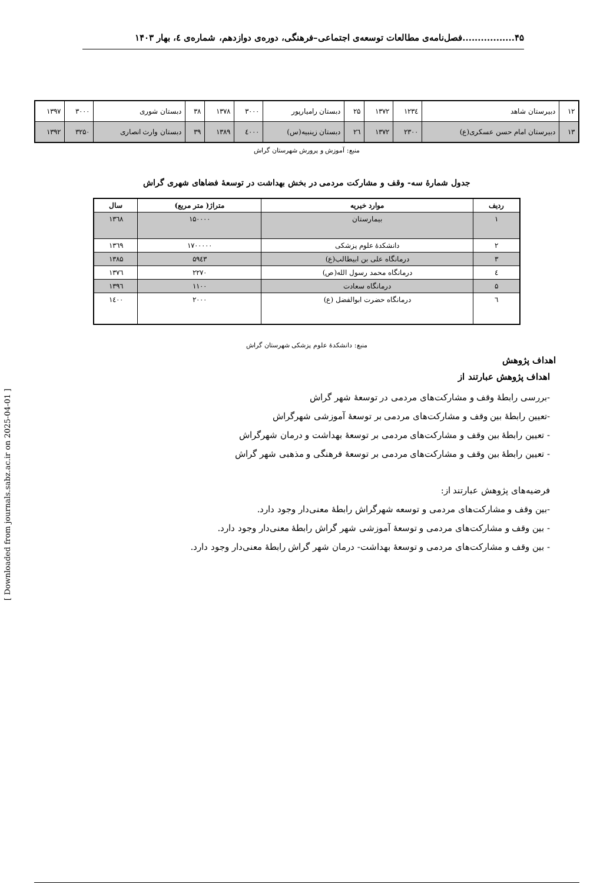۴۵.................فصل‌نامه‌ی مطالعات توسعه‌ی اجتماعی–فرهنگی، دوره‌ی دوازدهم، شماره‌ی ٤، بهار ۱۴۰۳
[ Downloaded from journals.sabz.ac.ir on 2025-04-01 ]
| ۱۲ | دبیرستان شاهد | ۱۲۳٤ | ۱۳۷۲ | ۲۵ | دبستان رامیارپور | ۳۰۰۰ | ۱۳۷۸ | ۳۸ | دبستان شوری | ۳۰۰۰ | ۱۳۹۷ |
| ۱۳ | دبیرستان امام حسن عسکری(ع) | ۲۳۰۰ | ۱۳۷۲ | ۲٦ | دبستان زینبیه(س) | ٤۰۰۰ | ۱۳۸۹ | ۳۹ | دبستان وارث انصاری | ۳۲۵۰ | ۱۳۹۲ |
منبع: آموزش و پرورش شهرستان گراش
جدول شمارۀ سه- وقف و مشارکت مردمی در بخش بهداشت در توسعۀ فضاهای شهری گراش
| ردیف | موارد خیریه | متراژ( متر مربع) | سال |
| --- | --- | --- | --- |
| ۱ | بیمارستان | ۱۵۰۰۰۰ | ۱۳٦۸ |
| ۲ | دانشکدۀ علوم پزشکی | ۱۷۰۰۰۰۰ | ۱۳٦۹ |
| ۳ | درمانگاه علی بن ابیطالب(ع) | ۵۹٤۳ | ۱۳۸۵ |
| ٤ | درمانگاه محمد رسول الله(ص) | ۲۲۷۰ | ۱۳۷٦ |
| ۵ | درمانگاه سعادت | ۱۱۰۰ | ۱۳۹٦ |
| ٦ | درمانگاه حضرت ابوالفضل (ع) | ۲۰۰۰ | ۱٤۰۰ |
منبع: دانشکدۀ علوم پزشکی شهرستان گراش
اهداف پژوهش
اهداف پژوهش عبارتند از
-بررسی رابطۀ وقف و مشارکت‌های مردمی در توسعۀ شهر گراش
-تعیین رابطۀ بین وقف و مشارکت‌های مردمی بر توسعۀ آموزشی شهرگراش
- تعیین رابطۀ بین وقف و مشارکت‌های مردمی بر توسعۀ بهداشت و درمان شهرگراش
- تعیین رابطۀ بین وقف و مشارکت‌های مردمی بر توسعۀ فرهنگی و مذهبی شهر گراش
فرضیه‌های پژوهش عبارتند از:
-بین وقف و مشارکت‌های مردمی و توسعه شهرگراش رابطۀ معنی‌دار وجود دارد.
- بین وقف و مشارکت‌های مردمی و توسعۀ آموزشی شهر گراش رابطۀ معنی‌دار وجود دارد.
- بین وقف و مشارکت‌های مردمی و توسعۀ بهداشت- درمان شهر گراش رابطۀ معنی‌دار وجود دارد.